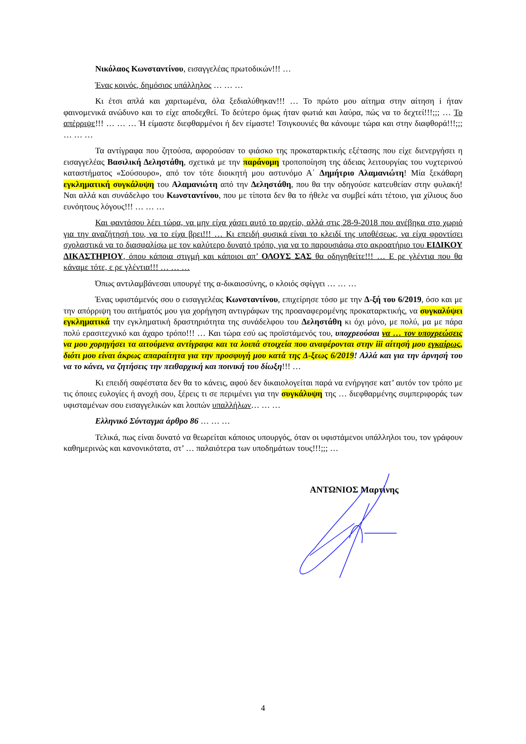Νικόλαος Κωνσταντίνου, εισαγγελέας πρωτοδικών!!! …
Ένας κοινός, δημόσιος υπάλληλος … … …
Κι έτσι απλά και χαριτωμένα, όλα ξεδιαλύθηκαν!!! … Το πρώτο μου αίτημα στην αίτηση i ήταν φαινομενικά ανώδυνο και το είχε αποδεχθεί. Το δεύτερο όμως ήταν φωτιά και λαύρα, πώς να το δεχτεί!!!;;; … Το απέρριψε!!! … … … Ή είμαστε διεφθαρμένοι ή δεν είμαστε! Τσιγκουνιές θα κάνουμε τώρα και στην διαφθορά!!!;;; … … …
Τα αντίγραφα που ζητούσα, αφορούσαν το φιάσκο της προκαταρκτικής εξέτασης που είχε διενεργήσει η εισαγγελέας Βασιλική Δεληστάθη, σχετικά με την παράνομη τροποποίηση της άδειας λειτουργίας του νυχτερινού καταστήματος «Σούσουρο», από τον τότε διοικητή μου αστυνόμο Α΄ Δημήτριο Αλαμανιώτη! Μία ξεκάθαρη εγκληματική συγκάλυψη του Αλαμανιώτη από την Δεληστάθη, που θα την οδηγούσε κατευθείαν στην φυλακή! Ναι αλλά και συνάδελφο του Κωνσταντίνου, που με τίποτα δεν θα το ήθελε να συμβεί κάτι τέτοιο, για χίλιους δυο ευνόητους λόγους!!! … … …
Και φαντάσου λέει τώρα, να μην είχα χάσει αυτό το αρχείο, αλλά στις 28-9-2018 που ανέβηκα στο χωριό για την αναζήτησή του, να το είχα βρει!!! … Κι επειδή φυσικά είναι το κλειδί της υποθέσεως, να είχα φροντίσει σχολαστικά να το διασφαλίσω με τον καλύτερο δυνατό τρόπο, για να το παρουσιάσω στο ακροατήριο του ΕΙΔΙΚΟΥ ΔΙΚΑΣΤΗΡΙΟΥ, όπου κάποια στιγμή και κάποιοι απ’ ΟΛΟΥΣ ΣΑΣ θα οδηγηθείτε!!! … Ε ρε γλέντια που θα κάναμε τότε, ε ρε γλέντια!!! … … …
Όπως αντιλαμβάνεσαι υπουργέ της α-δικαιοσύνης, ο κλοιός σφίγγει … … …
Ένας υφιστάμενός σου ο εισαγγελέας Κωνσταντίνου, επιχείρησε τόσο με την Δ-ξή του 6/2019, όσο και με την απόρριψη του αιτήματός μου για χορήγηση αντιγράφων της προαναφερομένης προκαταρκτικής, να συγκαλύψει εγκληματικά την εγκληματική δραστηριότητα της συνάδελφου του Δεληστάθη κι όχι μόνο, με πολύ, μα με πάρα πολύ ερασιτεχνικό και άχαρο τρόπο!!! … Και τώρα εσύ ως προϊστάμενός του, υποχρεούσαι να … τον υποχρεώσεις να μου χορηγήσει τα αιτούμενα αντίγραφα και τα λοιπά στοιχεία που αναφέρονται στην iii αίτησή μου εγκαίρως, διότι μου είναι άκρως απαραίτητα για την προσφυγή μου κατά της Δ-ξεως 6/2019! Αλλά και για την άρνησή του να το κάνει, να ζητήσεις την πειθαρχική και ποινική του δίωξη!!! …
Κι επειδή σαφέστατα δεν θα το κάνεις, αφού δεν δικαιολογείται παρά να ενήργησε κατ’ αυτόν τον τρόπο με τις όποιες ευλογίες ή ανοχή σου, ξέρεις τι σε περιμένει για την συγκάλυψη της … διεφθαρμένης συμπεριφοράς των υφισταμένων σου εισαγγελικών και λοιπών υπαλλήλων… … …
Ελληνικό Σύνταγμα άρθρο 86 … … …
Τελικά, πως είναι δυνατό να θεωρείται κάποιος υπουργός, όταν οι υφιστάμενοι υπάλληλοι του, τον γράφουν καθημερινώς και κανονικότατα, στ’ … παλαιότερα των υποδημάτων τους!!!;;; …
ΑΝΤΩΝΙΟΣ Μαρτίνης
4